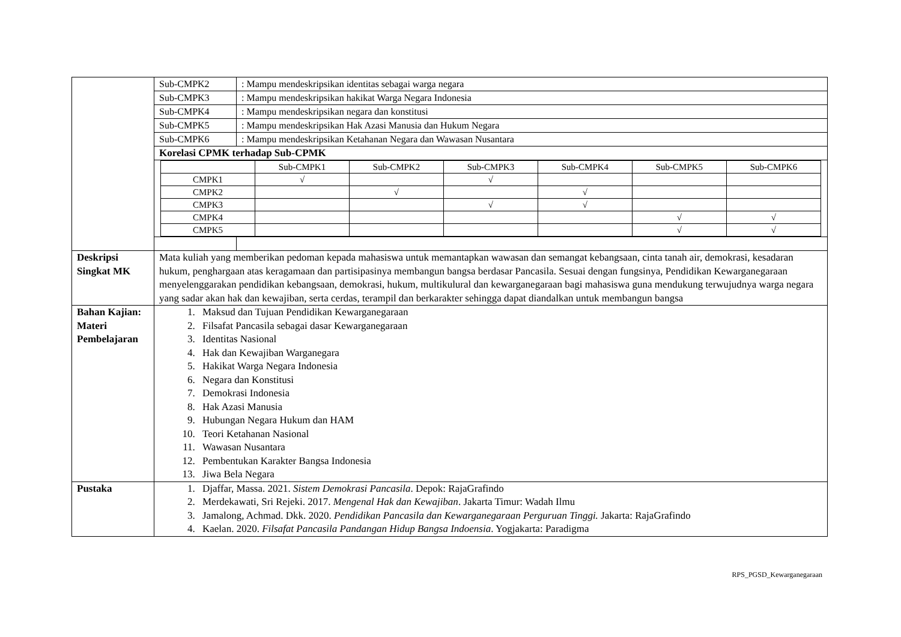| | / Sub-CMPK2 / : Mampu mendeskripsikan identitas sebagai warga negara / / Sub-CMPK3 / : Mampu mendeskripsikan hakikat Warga Negara Indonesia / / Sub-CMPK4 / : Mampu mendeskripsikan negara dan konstitusi / / Sub-CMPK5 / : Mampu mendeskripsikan Hak Azasi Manusia dan Hukum Negara / / Sub-CMPK6 / : Mampu mendeskripsikan Ketahanan Negara dan Wawasan Nusantara / / Korelasi CPMK terhadap Sub-CPMK / / / / / Sub-CMPK1 / Sub-CMPK2 / Sub-CMPK3 / Sub-CMPK4 / Sub-CMPK5 / Sub-CMPK6 / / CMPK1 / √ / / √ / / / / / CMPK2 / / √ / / √ / / / / CMPK3 / / / √ / √ / / / / CMPK4 / / / / / √ / √ / / CMPK5 / / / / / √ / √ / / / |
| Deskripsi Singkat MK | Mata kuliah yang memberikan pedoman kepada mahasiswa untuk memantapkan wawasan dan semangat kebangsaan, cinta tanah air, demokrasi, kesadaran hukum, penghargaan atas keragamaan dan partisipasinya membangun bangsa berdasar Pancasila. Sesuai dengan fungsinya, Pendidikan Kewarganegaraan menyelenggarakan pendidikan kebangsaan, demokrasi, hukum, multikulural dan kewarganegaraan bagi mahasiswa guna mendukung terwujudnya warga negara yang sadar akan hak dan kewajiban, serta cerdas, terampil dan berkarakter sehingga dapat diandalkan untuk membangun bangsa |
| Bahan Kajian: Materi Pembelajaran | 1. Maksud dan Tujuan Pendidikan Kewarganegaraan 2. Filsafat Pancasila sebagai dasar Kewarganegaraan 3. Identitas Nasional 4. Hak dan Kewajiban Warganegara 5. Hakikat Warga Negara Indonesia 6. Negara dan Konstitusi 7. Demokrasi Indonesia 8. Hak Azasi Manusia 9. Hubungan Negara Hukum dan HAM 10. Teori Ketahanan Nasional 11. Wawasan Nusantara 12. Pembentukan Karakter Bangsa Indonesia 13. Jiwa Bela Negara |
| Pustaka | 1. Djaffar, Massa. 2021. Sistem Demokrasi Pancasila . Depok: RajaGrafindo 2. Merdekawati, Sri Rejeki. 2017. Mengenal Hak dan Kewajiban . Jakarta Timur: Wadah Ilmu 3. Jamalong, Achmad. Dkk. 2020. Pendidikan Pancasila dan Kewarganegaraan Perguruan Tinggi. Jakarta: RajaGrafindo 4. Kaelan. 2020. Filsafat Pancasila Pandangan Hidup Bangsa Indoensia . Yogjakarta: Paradigma |
RPS_PGSD_Kewarganegaraan